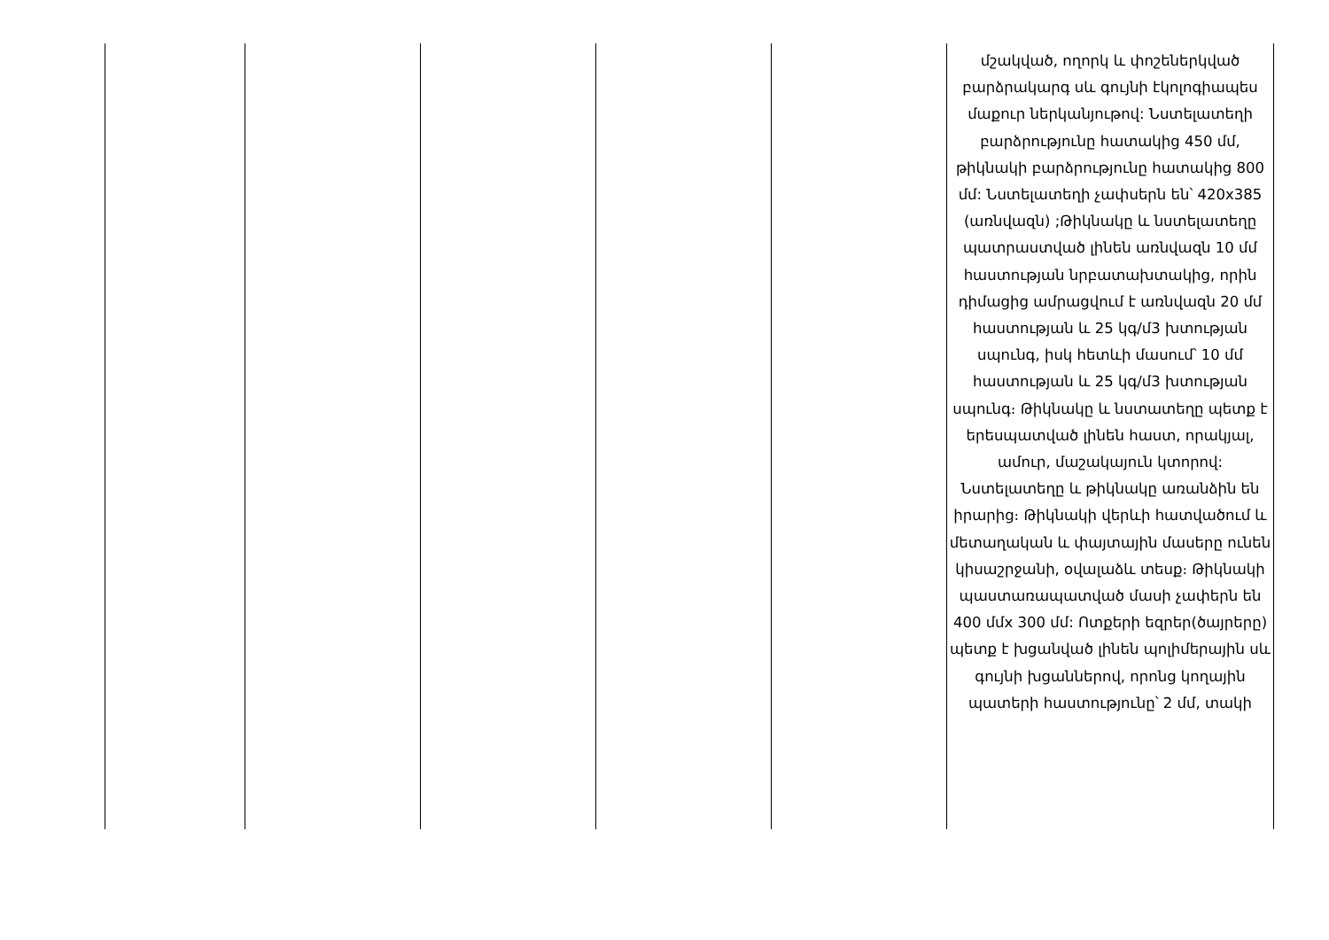| | | | | | մշակված, ողորկ և փոշեներկված բարձրակարգ սև գույնի էկոլոգիապես մաքուր ներկանյութով: Նստելատեղի բարձրությունը հատակից 450 մմ, թիկնակի բարձրությունը հատակից 800 մմ: Նստելատեղի չափսերն են՝ 420x385 (առնվազն) ;Թիկնակը և նստելատեղը պատրաստված լինեն առնվազն 10 մմ հաստության նրբատախտակից, որին դիմացից ամրացվում է առնվազն 20 մմ հաստության և 25 կգ/մ3 խտության սպունգ, իսկ հետևի մասում՝ 10 մմ հաստության և 25 կգ/մ3 խտության սպունգ։ Թիկնակը և նստատեղը պետք է երեսպատված լինեն հաստ, որակյալ, ամուր, մաշակայուն կտորով: Նստելատեղը և թիկնակը առանձին են իրարից։ Թիկնակի վերևի հատվածում և մետաղական և փայտային մասերը ունեն կիսաշրջանի, օվալաձև տեսք։ Թիկնակի պաստառապատված մասի չափերն են 400 մմx 300 մմ: Ոտքերի եզրեր(ծայրերը) պետք է խցանված լինեն պոլիմերային սև գույնի խցաններով, որոնց կողային պատերի հաստությունը՝ 2 մմ, տակի |